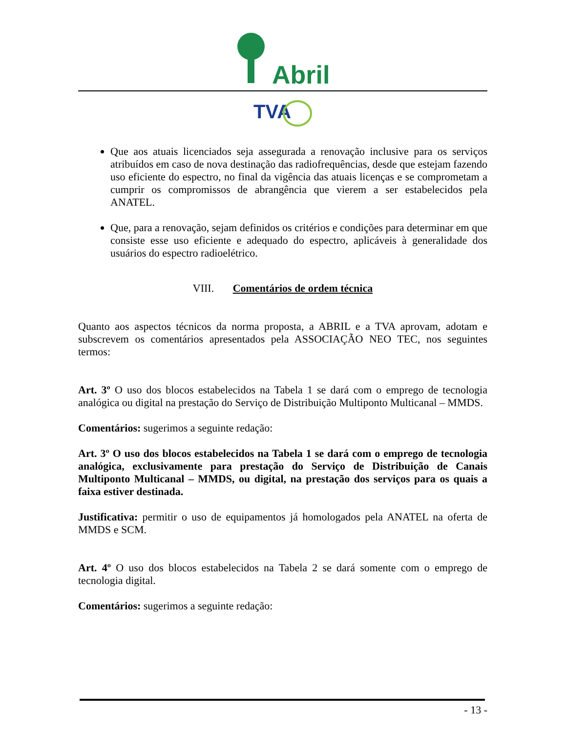Abril
TVA
Que aos atuais licenciados seja assegurada a renovação inclusive para os serviços atribuídos em caso de nova destinação das radiofrequências, desde que estejam fazendo uso eficiente do espectro, no final da vigência das atuais licenças e se comprometam a cumprir os compromissos de abrangência que vierem a ser estabelecidos pela ANATEL.
Que, para a renovação, sejam definidos os critérios e condições para determinar em que consiste esse uso eficiente e adequado do espectro, aplicáveis à generalidade dos usuários do espectro radioelétrico.
VIII. Comentários de ordem técnica
Quanto aos aspectos técnicos da norma proposta, a ABRIL e a TVA aprovam, adotam e subscrevem os comentários apresentados pela ASSOCIAÇÃO NEO TEC, nos seguintes termos:
Art. 3º O uso dos blocos estabelecidos na Tabela 1 se dará com o emprego de tecnologia analógica ou digital na prestação do Serviço de Distribuição Multiponto Multicanal – MMDS.
Comentários: sugerimos a seguinte redação:
Art. 3º O uso dos blocos estabelecidos na Tabela 1 se dará com o emprego de tecnologia analógica, exclusivamente para prestação do Serviço de Distribuição de Canais Multiponto Multicanal – MMDS, ou digital, na prestação dos serviços para os quais a faixa estiver destinada.
Justificativa: permitir o uso de equipamentos já homologados pela ANATEL na oferta de MMDS e SCM.
Art. 4º O uso dos blocos estabelecidos na Tabela 2 se dará somente com o emprego de tecnologia digital.
Comentários: sugerimos a seguinte redação:
- 13 -